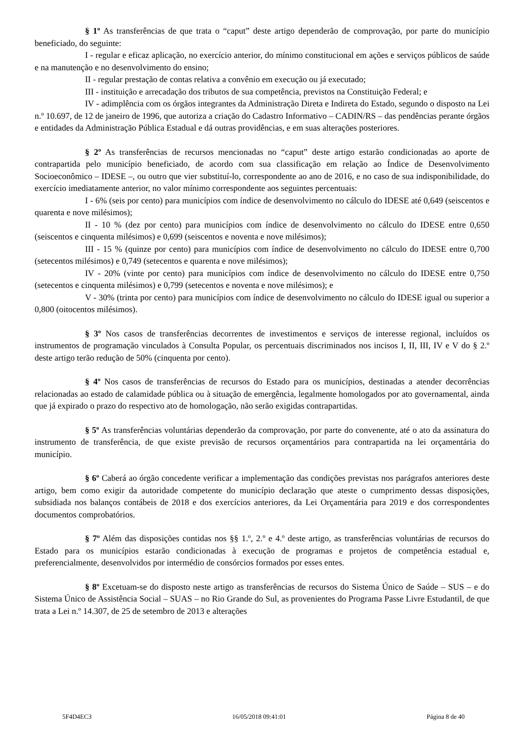§ 1º As transferências de que trata o “caput” deste artigo dependerão de comprovação, por parte do município beneficiado, do seguinte:
I - regular e eficaz aplicação, no exercício anterior, do mínimo constitucional em ações e serviços públicos de saúde e na manutenção e no desenvolvimento do ensino;
II - regular prestação de contas relativa a convênio em execução ou já executado;
III - instituição e arrecadação dos tributos de sua competência, previstos na Constituição Federal; e
IV - adimplência com os órgãos integrantes da Administração Direta e Indireta do Estado, segundo o disposto na Lei n.º 10.697, de 12 de janeiro de 1996, que autoriza a criação do Cadastro Informativo – CADIN/RS – das pendências perante órgãos e entidades da Administração Pública Estadual e dá outras providências, e em suas alterações posteriores.
§ 2º As transferências de recursos mencionadas no “caput” deste artigo estarão condicionadas ao aporte de contrapartida pelo município beneficiado, de acordo com sua classificação em relação ao Índice de Desenvolvimento Socioeconômico – IDESE –, ou outro que vier substituí-lo, correspondente ao ano de 2016, e no caso de sua indisponibilidade, do exercício imediatamente anterior, no valor mínimo correspondente aos seguintes percentuais:
I - 6% (seis por cento) para municípios com índice de desenvolvimento no cálculo do IDESE até 0,649 (seiscentos e quarenta e nove milésimos);
II - 10 % (dez por cento) para municípios com índice de desenvolvimento no cálculo do IDESE entre 0,650 (seiscentos e cinquenta milésimos) e 0,699 (seiscentos e noventa e nove milésimos);
III - 15 % (quinze por cento) para municípios com índice de desenvolvimento no cálculo do IDESE entre 0,700 (setecentos milésimos) e 0,749 (setecentos e quarenta e nove milésimos);
IV - 20% (vinte por cento) para municípios com índice de desenvolvimento no cálculo do IDESE entre 0,750 (setecentos e cinquenta milésimos) e 0,799 (setecentos e noventa e nove milésimos); e
V - 30% (trinta por cento) para municípios com índice de desenvolvimento no cálculo do IDESE igual ou superior a 0,800 (oitocentos milésimos).
§ 3º Nos casos de transferências decorrentes de investimentos e serviços de interesse regional, incluídos os instrumentos de programação vinculados à Consulta Popular, os percentuais discriminados nos incisos I, II, III, IV e V do § 2.º deste artigo terão redução de 50% (cinquenta por cento).
§ 4º Nos casos de transferências de recursos do Estado para os municípios, destinadas a atender decorrências relacionadas ao estado de calamidade pública ou à situação de emergência, legalmente homologados por ato governamental, ainda que já expirado o prazo do respectivo ato de homologação, não serão exigidas contrapartidas.
§ 5º As transferências voluntárias dependerão da comprovação, por parte do convenente, até o ato da assinatura do instrumento de transferência, de que existe previsão de recursos orçamentários para contrapartida na lei orçamentária do município.
§ 6º Caberá ao órgão concedente verificar a implementação das condições previstas nos parágrafos anteriores deste artigo, bem como exigir da autoridade competente do município declaração que ateste o cumprimento dessas disposições, subsidiada nos balanços contábeis de 2018 e dos exercícios anteriores, da Lei Orçamentária para 2019 e dos correspondentes documentos comprobatórios.
§ 7º Além das disposições contidas nos §§ 1.º, 2.º e 4.º deste artigo, as transferências voluntárias de recursos do Estado para os municípios estarão condicionadas à execução de programas e projetos de competência estadual e, preferencialmente, desenvolvidos por intermédio de consórcios formados por esses entes.
§ 8º Excetuam-se do disposto neste artigo as transferências de recursos do Sistema Único de Saúde – SUS – e do Sistema Único de Assistência Social – SUAS – no Rio Grande do Sul, as provenientes do Programa Passe Livre Estudantil, de que trata a Lei n.º 14.307, de 25 de setembro de 2013 e alterações
5F4D4EC3 16/05/2018 09:41:01 Página 8 de 40